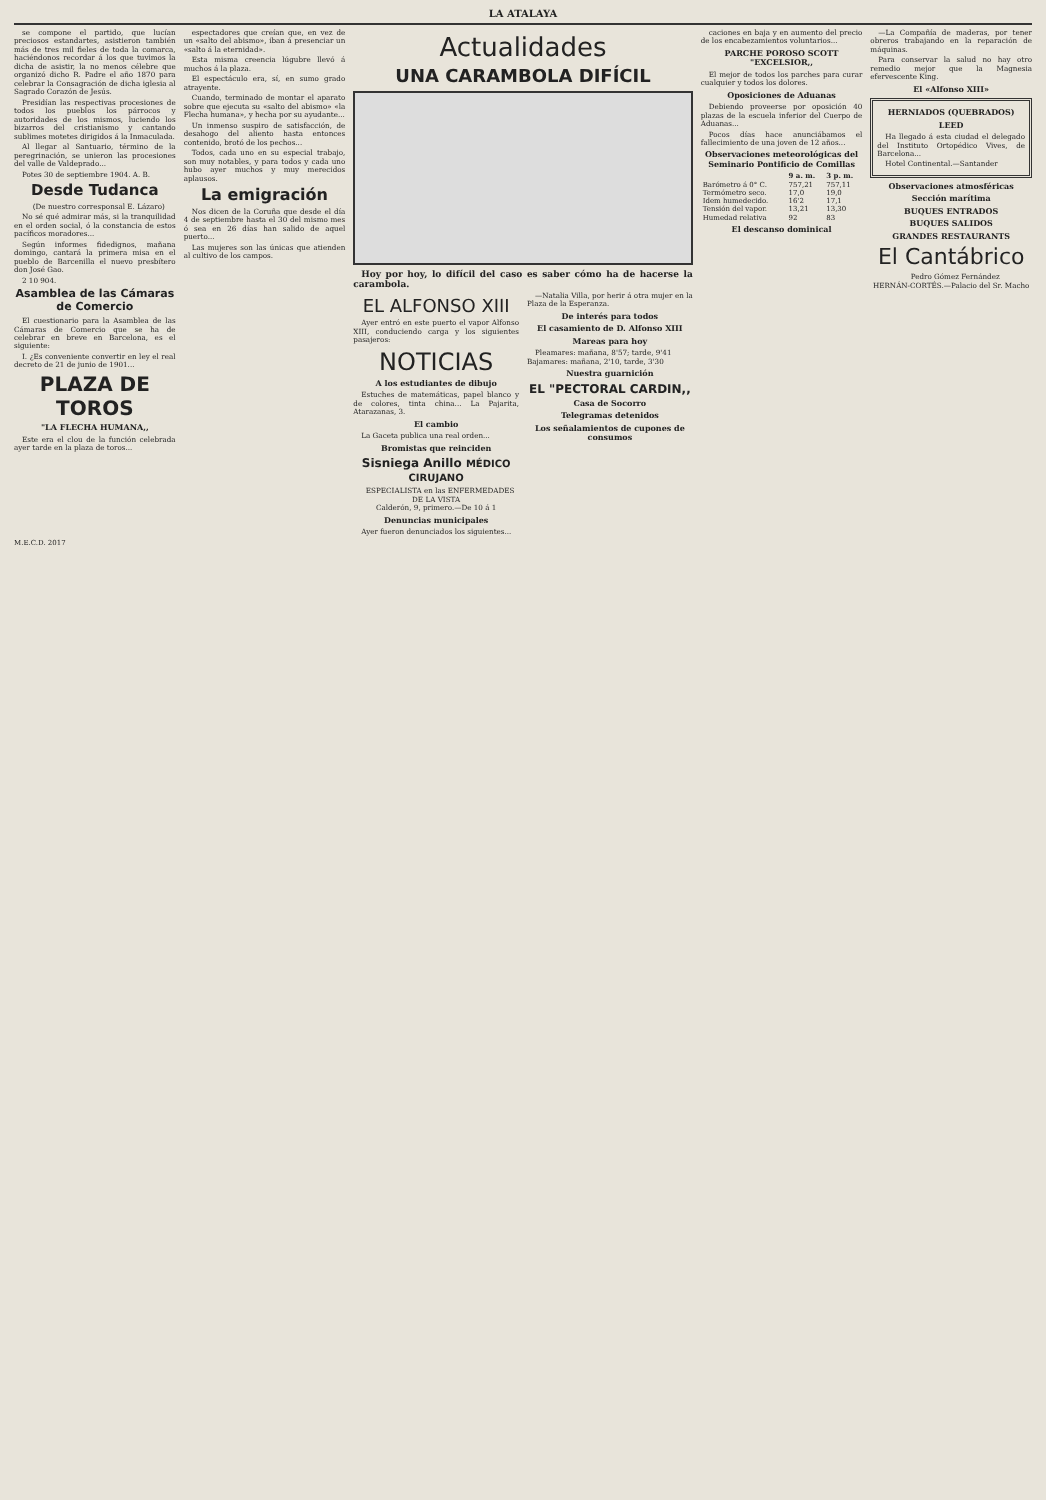LA ATALAYA
se compone el partido, que lucían preciosos estandartes, asistieron también más de tres mil fieles de toda la comarca, haciéndonos recordar á los que tuvimos la dicha de asistir, la no menos célebre que organizó dicho R. Padre el año 1870 para celebrar la Consagración de dicha iglesia al Sagrado Corazón de Jesús.
Presidían las respectivas procesiones de todos los pueblos los párrocos y autoridades de los mismos, luciendo los bizarros del cristianismo y cantando sublimes motetes dirigidos á la Inmaculada.
Al llegar al Santuario, término de la peregrinación, se unieron las procesiones del valle de Valdeprado...
Potes 30 de septiembre 1904. A. B.
Desde Tudanca
(De nuestro corresponsal E. Lázaro)
No sé qué admirar más, si la tranquilidad en el orden social, ó la constancia de estos pacíficos moradores...
Según informes fidedignos, mañana domingo, cantará la primera misa en el pueblo de Barcenilla el nuevo presbítero don José Gao.
2 10 904.
Asamblea de las Cámaras de Comercio
El cuestionario para la Asamblea de las Cámaras de Comercio que se ha de celebrar en breve en Barcelona, es el siguiente:
I. ¿Es conveniente convertir en ley el real decreto de 21 de junio de 1901...
PLAZA DE TOROS
"LA FLECHA HUMANA,,
Este era el clou de la función celebrada ayer tarde en la plaza de toros...
espectadores que creían que, en vez de un «salto del abismo», iban á presenciar un «salto á la eternidad».
Esta misma creencia lúgubre llevó á muchos á la plaza.
El espectáculo era, sí, en sumo grado atrayente.
Cuando, terminado de montar el aparato sobre que ejecuta su «salto del abismo» «la Flecha humana», y hecha por su ayudante...
Un inmenso suspiro de satisfacción, de desahogo del aliento hasta entonces contenido, brotó de los pechos...
Todos, cada uno en su especial trabajo, son muy notables, y para todos y cada uno hubo ayer muchos y muy merecidos aplausos.
La emigración
Nos dicen de la Coruña que desde el día 4 de septiembre hasta el 30 del mismo mes ó sea en 26 días han salido de aquel puerto...
Las mujeres son las únicas que atienden al cultivo de los campos.
Actualidades
UNA CARAMBOLA DIFÍCIL
Hoy por hoy, lo difícil del caso es saber cómo ha de hacerse la carambola.
EL ALFONSO XIII
Ayer entró en este puerto el vapor Alfonso XIII, conduciendo carga y los siguientes pasajeros:
NOTICIAS
A los estudiantes de dibujo
Estuches de matemáticas, papel blanco y de colores, tinta china... La Pajarita, Atarazanas, 3.
El cambio
La Gaceta publica una real orden...
Bromistas que reinciden
Sisniega Anillo MÉDICO CIRUJANO
ESPECIALISTA en las ENFERMEDADES DE LA VISTA
Calderón, 9, primero.—De 10 á 1
Denuncias municipales
Ayer fueron denunciados los siguientes...
—Natalia Villa, por herir á otra mujer en la Plaza de la Esperanza.
De interés para todos
El casamiento de D. Alfonso XIII
Mareas para hoy
Pleamares: mañana, 8'57; tarde, 9'41
Bajamares: mañana, 2'10, tarde, 3'30
Nuestra guarnición
EL "PECTORAL CARDIN,,
Casa de Socorro
Telegramas detenidos
Los señalamientos de cupones de consumos
caciones en baja y en aumento del precio de los encabezamientos voluntarios...
PARCHE POROSO SCOTT "EXCELSIOR,,
El mejor de todos los parches para curar cualquier y todos los dolores.
Oposiciones de Aduanas
Debiendo proveerse por oposición 40 plazas de la escuela inferior del Cuerpo de Aduanas...
Pocos días hace anunciábamos el fallecimiento de una joven de 12 años...
Observaciones meteorológicas del Seminario Pontificio de Comillas
| | 9 a. m. | 3 p. m. |
| --- | --- | --- |
| Barómetro á 0° C. | 757,21 | 757,11 |
| Termómetro seco. | 17,0 | 19,0 |
| Idem humedecido. | 16'2 | 17,1 |
| Tensión del vapor. | 13,21 | 13,30 |
| Humedad relativa | 92 | 83 |
El descanso dominical
—La Compañía de maderas, por tener obreros trabajando en la reparación de máquinas.
Para conservar la salud no hay otro remedio mejor que la Magnesia efervescente King.
El «Alfonso XIII»
HERNIADOS (QUEBRADOS)
LEED
Ha llegado á esta ciudad el delegado del Instituto Ortopédico Vives, de Barcelona...
Hotel Continental.—Santander
Observaciones atmosféricas
Sección marítima
BUQUES ENTRADOS
BUQUES SALIDOS
GRANDES RESTAURANTS
El Cantábrico
Pedro Gómez Fernández
HERNÁN-CORTÉS.—Palacio del Sr. Macho
M.E.C.D. 2017